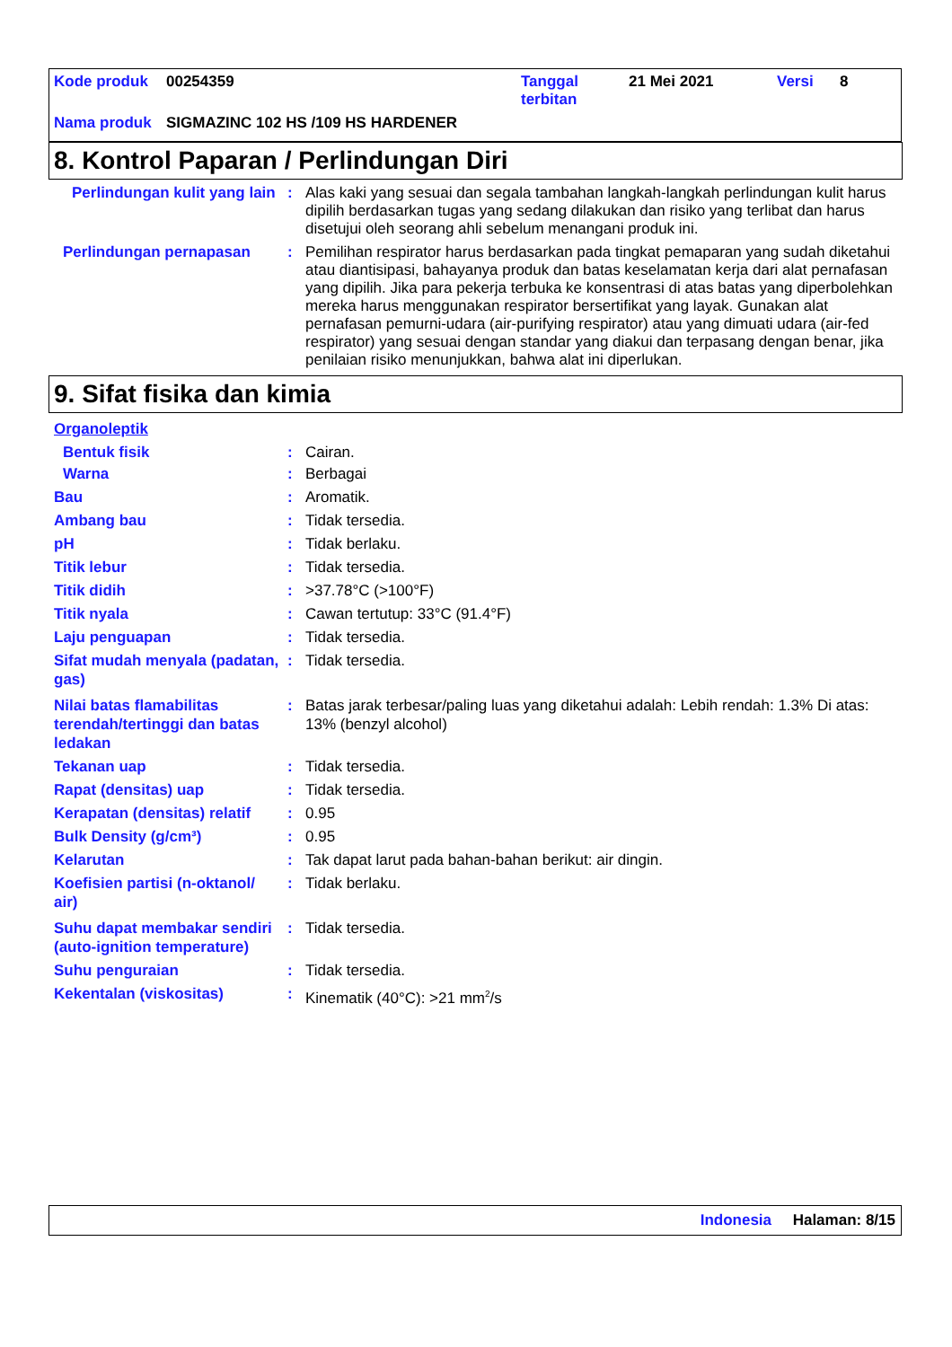| Kode produk | 00254359 | Tanggal terbitan | 21 Mei 2021 | Versi | 8 |
| Nama produk | SIGMAZINC 102 HS /109 HS HARDENER | | | | |
8. Kontrol Paparan / Perlindungan Diri
| Perlindungan kulit yang lain | : | Alas kaki yang sesuai dan segala tambahan langkah-langkah perlindungan kulit harus dipilih berdasarkan tugas yang sedang dilakukan dan risiko yang terlibat dan harus disetujui oleh seorang ahli sebelum menangani produk ini. |
| Perlindungan pernapasan | : | Pemilihan respirator harus berdasarkan pada tingkat pemaparan yang sudah diketahui atau diantisipasi, bahayanya produk dan batas keselamatan kerja dari alat pernafasan yang dipilih. Jika para pekerja terbuka ke konsentrasi di atas batas yang diperbolehkan mereka harus menggunakan respirator bersertifikat yang layak. Gunakan alat pernafasan pemurni-udara (air-purifying respirator) atau yang dimuati udara (air-fed respirator) yang sesuai dengan standar yang diakui dan terpasang dengan benar, jika penilaian risiko menunjukkan, bahwa alat ini diperlukan. |
9. Sifat fisika dan kimia
| Organoleptik | | |
| Bentuk fisik | : | Cairan. |
| Warna | : | Berbagai |
| Bau | : | Aromatik. |
| Ambang bau | : | Tidak tersedia. |
| pH | : | Tidak berlaku. |
| Titik lebur | : | Tidak tersedia. |
| Titik didih | : | >37.78°C (>100°F) |
| Titik nyala | : | Cawan tertutup: 33°C (91.4°F) |
| Laju penguapan | : | Tidak tersedia. |
| Sifat mudah menyala (padatan, gas) | : | Tidak tersedia. |
| Nilai batas flamabilitas terendah/tertinggi dan batas ledakan | : | Batas jarak terbesar/paling luas yang diketahui adalah: Lebih rendah: 1.3% Di atas: 13% (benzyl alcohol) |
| Tekanan uap | : | Tidak tersedia. |
| Rapat (densitas) uap | : | Tidak tersedia. |
| Kerapatan (densitas) relatif | : | 0.95 |
| Bulk Density (g/cm³) | : | 0.95 |
| Kelarutan | : | Tak dapat larut pada bahan-bahan berikut: air dingin. |
| Koefisien partisi (n-oktanol/ air) | : | Tidak berlaku. |
| Suhu dapat membakar sendiri (auto-ignition temperature) | : | Tidak tersedia. |
| Suhu penguraian | : | Tidak tersedia. |
| Kekentalan (viskositas) | : | Kinematik (40°C): >21 mm<sup>2</sup>/s |
Indonesia Halaman: 8/15